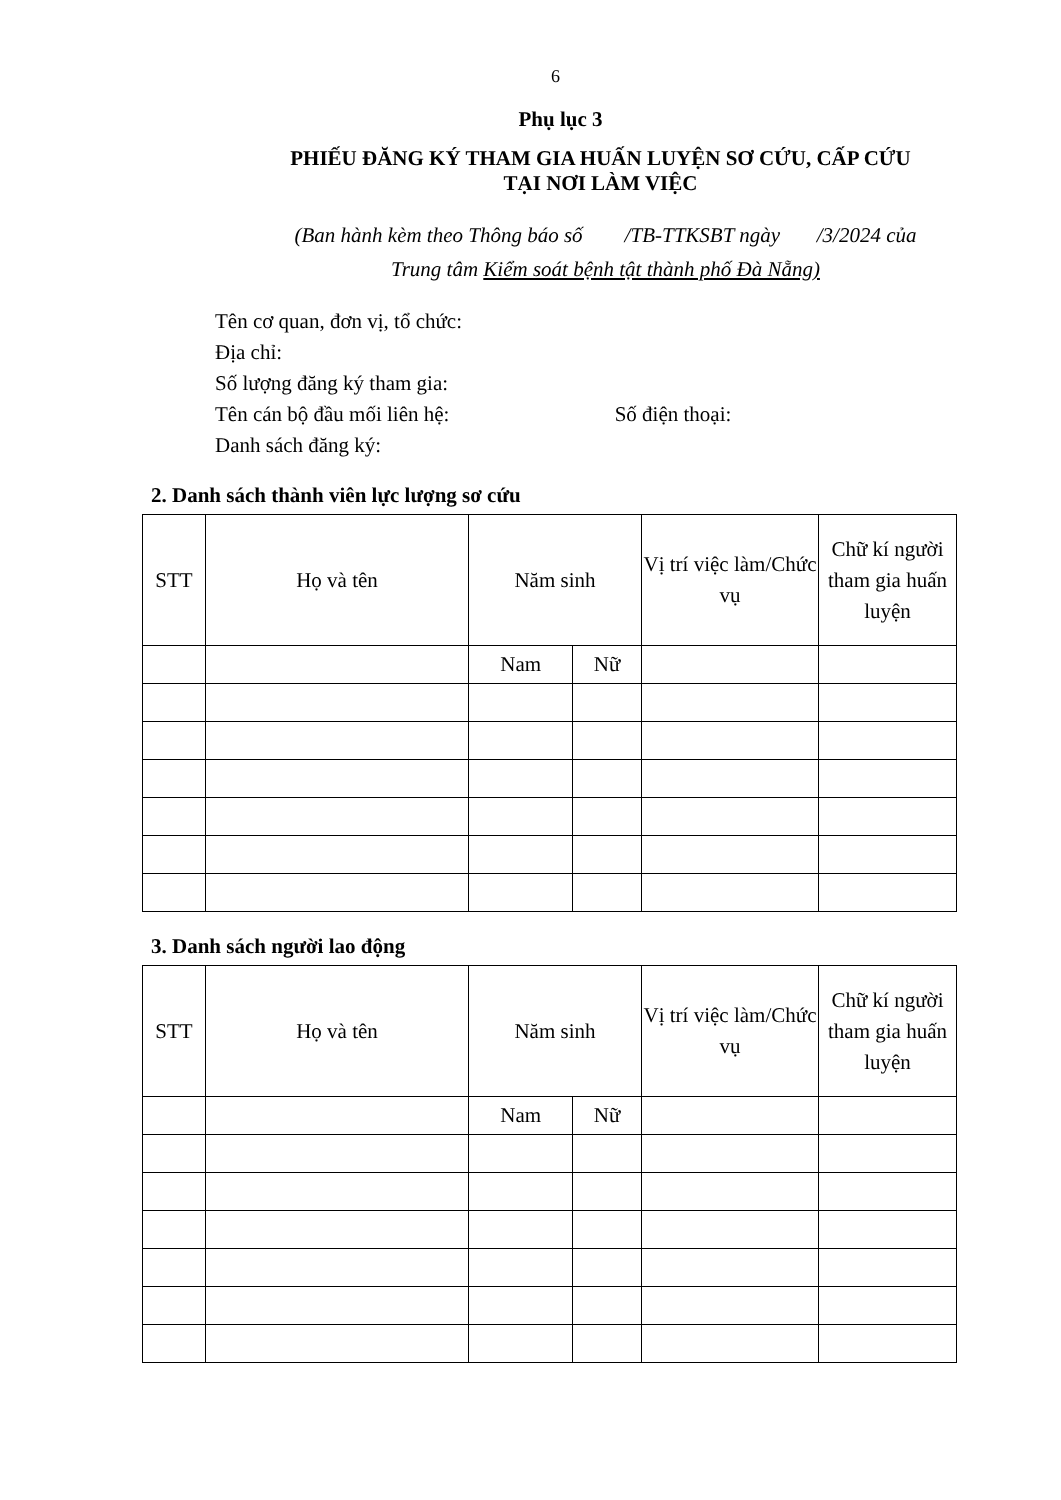6
Phụ lục 3
PHIẾU ĐĂNG KÝ THAM GIA HUẤN LUYỆN SƠ CỨU, CẤP CỨU
TẠI NƠI LÀM VIỆC
(Ban hành kèm theo Thông báo số /TB-TTKSBT ngày /3/2024 của
Trung tâm Kiểm soát bệnh tật thành phố Đà Nẵng)
Tên cơ quan, đơn vị, tổ chức:
Địa chỉ:
Số lượng đăng ký tham gia:
Tên cán bộ đầu mối liên hệ: Số điện thoại:
Danh sách đăng ký:
2. Danh sách thành viên lực lượng sơ cứu
| STT | Họ và tên | Năm sinh | | Vị trí việc làm/Chức vụ | Chữ kí người tham gia huấn luyện |
| --- | --- | --- | --- | --- | --- |
| | | Nam | Nữ | | |
3. Danh sách người lao động
| STT | Họ và tên | Năm sinh | | Vị trí việc làm/Chức vụ | Chữ kí người tham gia huấn luyện |
| --- | --- | --- | --- | --- | --- |
| | | Nam | Nữ | | |